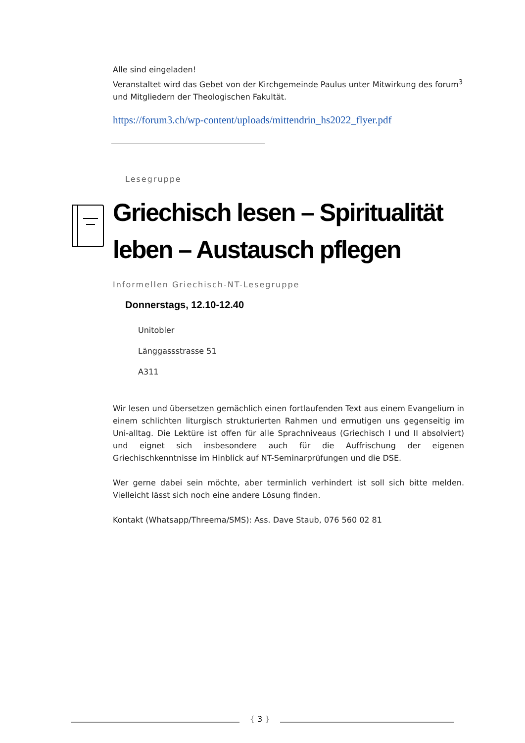Alle sind eingeladen!
Veranstaltet wird das Gebet von der Kirchgemeinde Paulus unter Mitwirkung des forum<sup>3</sup> und Mitgliedern der Theologischen Fakultät.
https://forum3.ch/wp-content/uploads/mittendrin_hs2022_flyer.pdf
Lesegruppe
Griechisch lesen – Spiritualität leben – Austausch pflegen
Informellen Griechisch-NT-Lesegruppe
Donnerstags, 12.10-12.40
Unitobler
Länggassstrasse 51
A311
Wir lesen und übersetzen gemächlich einen fortlaufenden Text aus einem Evangelium in einem schlichten liturgisch strukturierten Rahmen und ermutigen uns gegenseitig im Uni-alltag. Die Lektüre ist offen für alle Sprachniveaus (Griechisch I und II absolviert) und eignet sich insbesondere auch für die Auffrischung der eigenen Griechischkenntnisse im Hinblick auf NT-Seminarprüfungen und die DSE.
Wer gerne dabei sein möchte, aber terminlich verhindert ist soll sich bitte melden. Vielleicht lässt sich noch eine andere Lösung finden.
Kontakt (Whatsapp/Threema/SMS): Ass. Dave Staub, 076 560 02 81
{ 3 }